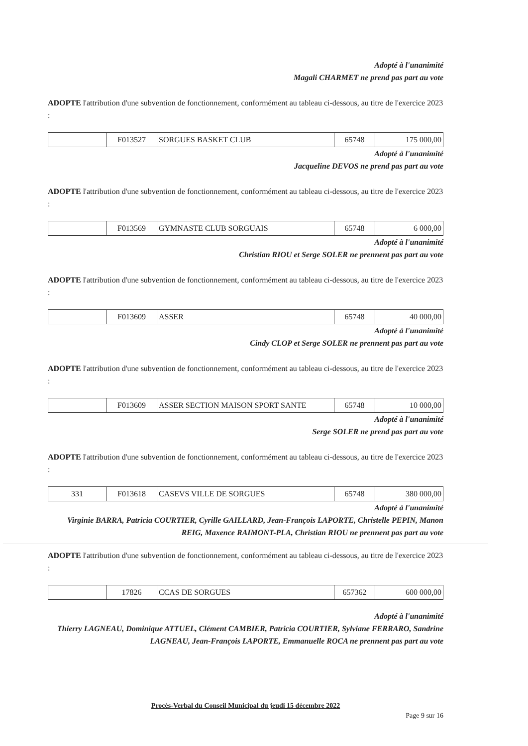Adopté à l'unanimité
Magali CHARMET ne prend pas part au vote
ADOPTE l'attribution d'une subvention de fonctionnement, conformément au tableau ci-dessous, au titre de l'exercice 2023 :
| | F013527 | SORGUES BASKET CLUB | 65748 | 175 000,00 |
Adopté à l'unanimité
Jacqueline DEVOS ne prend pas part au vote
ADOPTE l'attribution d'une subvention de fonctionnement, conformément au tableau ci-dessous, au titre de l'exercice 2023 :
| | F013569 | GYMNASTE CLUB SORGUAIS | 65748 | 6 000,00 |
Adopté à l'unanimité
Christian RIOU et Serge SOLER ne prennent pas part au vote
ADOPTE l'attribution d'une subvention de fonctionnement, conformément au tableau ci-dessous, au titre de l'exercice 2023 :
| | F013609 | ASSER | 65748 | 40 000,00 |
Adopté à l'unanimité
Cindy CLOP et Serge SOLER ne prennent pas part au vote
ADOPTE l'attribution d'une subvention de fonctionnement, conformément au tableau ci-dessous, au titre de l'exercice 2023 :
| | F013609 | ASSER SECTION MAISON SPORT SANTE | 65748 | 10 000,00 |
Adopté à l'unanimité
Serge SOLER ne prend pas part au vote
ADOPTE l'attribution d'une subvention de fonctionnement, conformément au tableau ci-dessous, au titre de l'exercice 2023 :
| 331 | F013618 | CASEVS VILLE DE SORGUES | 65748 | 380 000,00 |
Adopté à l'unanimité
Virginie BARRA, Patricia COURTIER, Cyrille GAILLARD, Jean-François LAPORTE, Christelle PEPIN, Manon REIG, Maxence RAIMONT-PLA, Christian RIOU ne prennent pas part au vote
ADOPTE l'attribution d'une subvention de fonctionnement, conformément au tableau ci-dessous, au titre de l'exercice 2023 :
| | 17826 | CCAS DE SORGUES | 657362 | 600 000,00 |
Adopté à l'unanimité
Thierry LAGNEAU, Dominique ATTUEL, Clément CAMBIER, Patricia COURTIER, Sylviane FERRARO, Sandrine LAGNEAU, Jean-François LAPORTE, Emmanuelle ROCA ne prennent pas part au vote
Procès-Verbal du Conseil Municipal du jeudi 15 décembre 2022
Page 9 sur 16